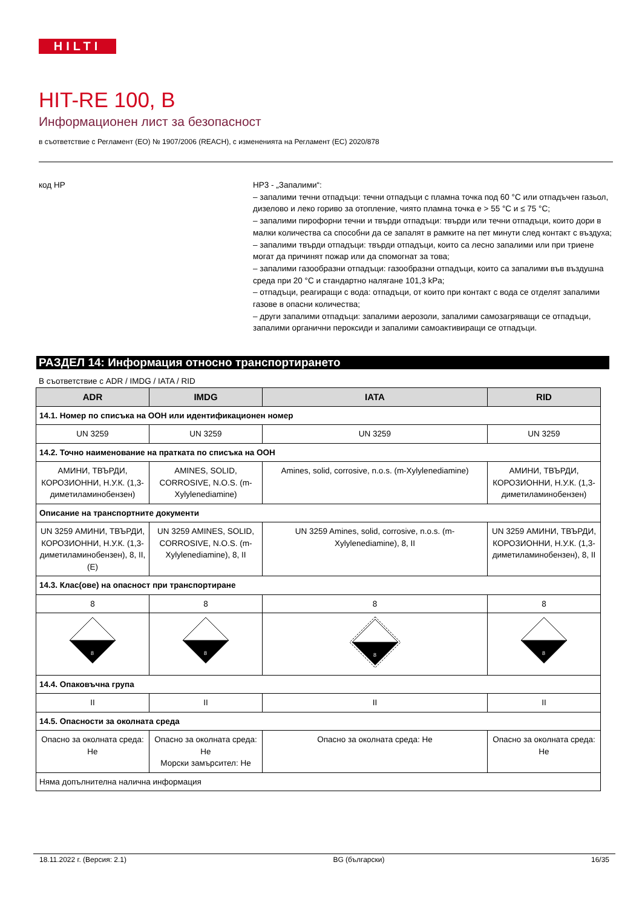HILTI
HIT-RE 100, B
Информационен лист за безопасност
в съответствие с Регламент (ЕО) № 1907/2006 (REACH), с измененията на Регламент (ЕС) 2020/878
код HP HP3 - „Запалими“:
– запалими течни отпадъци: течни отпадъци с пламна точка под 60 °C или отпадъчен газьол, дизелово и леко гориво за отопление, чиято пламна точка е > 55 °C и ≤ 75 °C;
– запалими пирофорни течни и твърди отпадъци: твърди или течни отпадъци, които дори в малки количества са способни да се запалят в рамките на пет минути след контакт с въздуха;
– запалими твърди отпадъци: твърди отпадъци, които са лесно запалими или при триене могат да причинят пожар или да спомогнат за това;
– запалими газообразни отпадъци: газообразни отпадъци, които са запалими във въздушна среда при 20 °C и стандартно налягане 101,3 kPa;
– отпадъци, реагиращи с вода: отпадъци, от които при контакт с вода се отделят запалими газове в опасни количества;
– други запалими отпадъци: запалими аерозоли, запалими самозагряващи се отпадъци, запалими органични пероксиди и запалими самоактивиращи се отпадъци.
РАЗДЕЛ 14: Информация относно транспортирането
В съответствие с ADR / IMDG / IATA / RID
| ADR | IMDG | IATA | RID |
| --- | --- | --- | --- |
| 14.1. Номер по списъка на ООН или идентификационен номер | | | |
| UN 3259 | UN 3259 | UN 3259 | UN 3259 |
| 14.2. Точно наименование на пратката по списъка на ООН | | | |
| АМИНИ, ТВЪРДИ, КОРОЗИОННИ, Н.У.К. (1,3-диметиламинобензен) | AMINES, SOLID, CORROSIVE, N.O.S. (m-Xylylenediamine) | Amines, solid, corrosive, n.o.s. (m-Xylylenediamine) | АМИНИ, ТВЪРДИ, КОРОЗИОННИ, Н.У.К. (1,3-диметиламинобензен) |
| Описание на транспортните документи | | | |
| UN 3259 АМИНИ, ТВЪРДИ, КОРОЗИОННИ, Н.У.К. (1,3-диметиламинобензен), 8, II, (E) | UN 3259 AMINES, SOLID, CORROSIVE, N.O.S. (m-Xylylenediamine), 8, II | UN 3259 Amines, solid, corrosive, n.o.s. (m-Xylylenediamine), 8, II | UN 3259 АМИНИ, ТВЪРДИ, КОРОЗИОННИ, Н.У.К. (1,3-диметиламинобензен), 8, II |
| 14.3. Клас(ове) на опасност при транспортиране | | | |
| 8 | 8 | 8 | 8 |
| 8 | 8 | 8 | 8 |
| 14.4. Опаковъчна група | | | |
| II | II | II | II |
| 14.5. Опасности за околната среда | | | |
| Опасно за околната среда: Не | Опасно за околната среда: Не Морски замърсител: Не | Опасно за околната среда: Не | Опасно за околната среда: Не |
| Няма допълнителна налична информация | | | |
18.11.2022 г. (Версия: 2.1) BG (български) 16/35